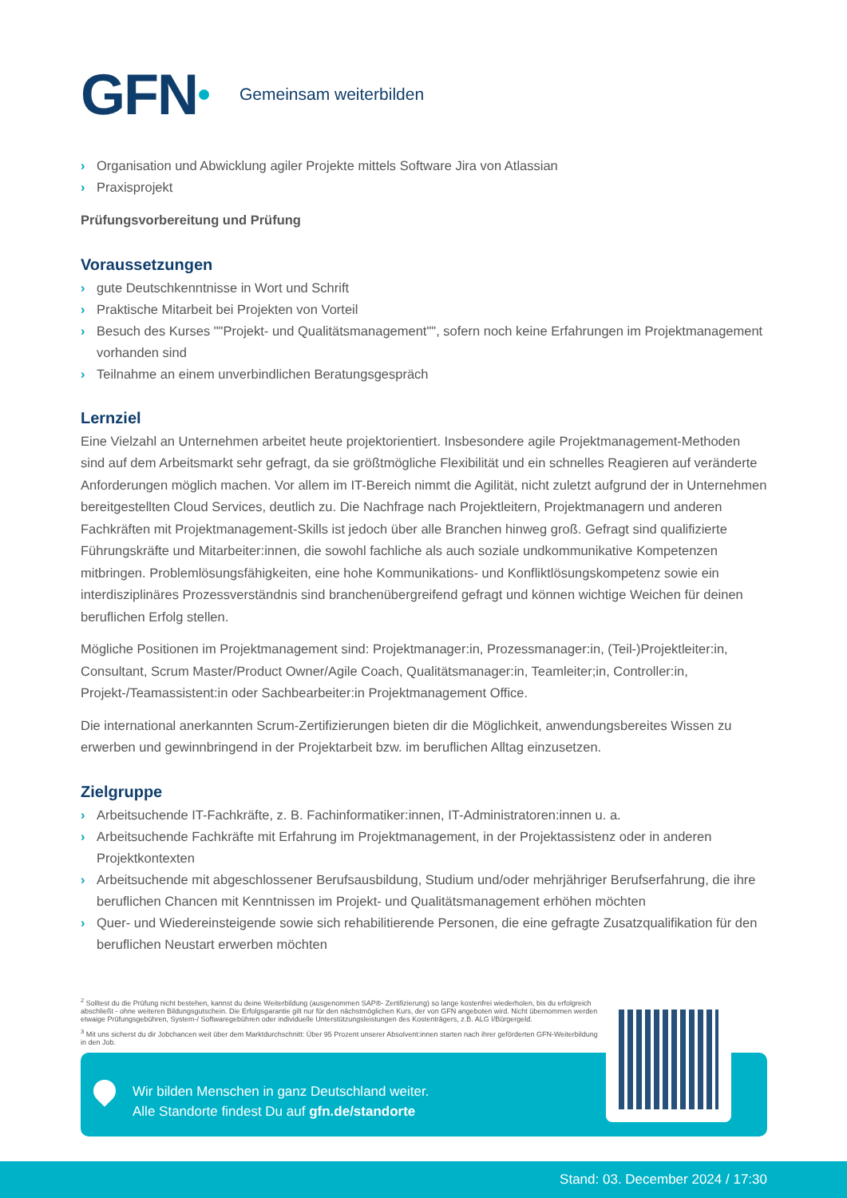GFN Gemeinsam weiterbilden
› Organisation und Abwicklung agiler Projekte mittels Software Jira von Atlassian
› Praxisprojekt
Prüfungsvorbereitung und Prüfung
Voraussetzungen
› gute Deutschkenntnisse in Wort und Schrift
› Praktische Mitarbeit bei Projekten von Vorteil
› Besuch des Kurses ""Projekt- und Qualitätsmanagement"", sofern noch keine Erfahrungen im Projektmanagement vorhanden sind
› Teilnahme an einem unverbindlichen Beratungsgespräch
Lernziel
Eine Vielzahl an Unternehmen arbeitet heute projektorientiert. Insbesondere agile Projektmanagement-Methoden sind auf dem Arbeitsmarkt sehr gefragt, da sie größtmögliche Flexibilität und ein schnelles Reagieren auf veränderte Anforderungen möglich machen. Vor allem im IT-Bereich nimmt die Agilität, nicht zuletzt aufgrund der in Unternehmen bereitgestellten Cloud Services, deutlich zu. Die Nachfrage nach Projektleitern, Projektmanagern und anderen Fachkräften mit Projektmanagement-Skills ist jedoch über alle Branchen hinweg groß. Gefragt sind qualifizierte Führungskräfte und Mitarbeiter:innen, die sowohl fachliche als auch soziale undkommunikative Kompetenzen mitbringen. Problemlösungsfähigkeiten, eine hohe Kommunikations- und Konfliktlösungskompetenz sowie ein interdisziplinäres Prozessverständnis sind branchenübergreifend gefragt und können wichtige Weichen für deinen beruflichen Erfolg stellen.
Mögliche Positionen im Projektmanagement sind: Projektmanager:in, Prozessmanager:in, (Teil-)Projektleiter:in, Consultant, Scrum Master/Product Owner/Agile Coach, Qualitätsmanager:in, Teamleiter;in, Controller:in, Projekt-/Teamassistent:in oder Sachbearbeiter:in Projektmanagement Office.
Die international anerkannten Scrum-Zertifizierungen bieten dir die Möglichkeit, anwendungsbereites Wissen zu erwerben und gewinnbringend in der Projektarbeit bzw. im beruflichen Alltag einzusetzen.
Zielgruppe
› Arbeitsuchende IT-Fachkräfte, z. B. Fachinformatiker:innen, IT-Administratoren:innen u. a.
› Arbeitsuchende Fachkräfte mit Erfahrung im Projektmanagement, in der Projektassistenz oder in anderen Projektkontexten
› Arbeitsuchende mit abgeschlossener Berufsausbildung, Studium und/oder mehrjähriger Berufserfahrung, die ihre beruflichen Chancen mit Kenntnissen im Projekt- und Qualitätsmanagement erhöhen möchten
› Quer- und Wiedereinsteigende sowie sich rehabilitierende Personen, die eine gefragte Zusatzqualifikation für den beruflichen Neustart erwerben möchten
<sup>2</sup> Solltest du die Prüfung nicht bestehen, kannst du deine Weiterbildung (ausgenommen SAP®- Zertifizierung) so lange kostenfrei wiederholen, bis du erfolgreich abschließt - ohne weiteren Bildungsgutschein. Die Erfolgsgarantie gilt nur für den nächstmöglichen Kurs, der von GFN angeboten wird. Nicht übernommen werden etwaige Prüfungsgebühren, System-/ Softwaregebühren oder individuelle Unterstützungsleistungen des Kostenträgers, z.B. ALG I/Bürgergeld.
<sup>3</sup> Mit uns sicherst du dir Jobchancen weit über dem Marktdurchschnitt: Über 95 Prozent unserer Absolvent:innen starten nach ihrer geförderten GFN-Weiterbildung in den Job.
Wir bilden Menschen in ganz Deutschland weiter.
Alle Standorte findest Du auf gfn.de/standorte
Stand: 03. December 2024 / 17:30